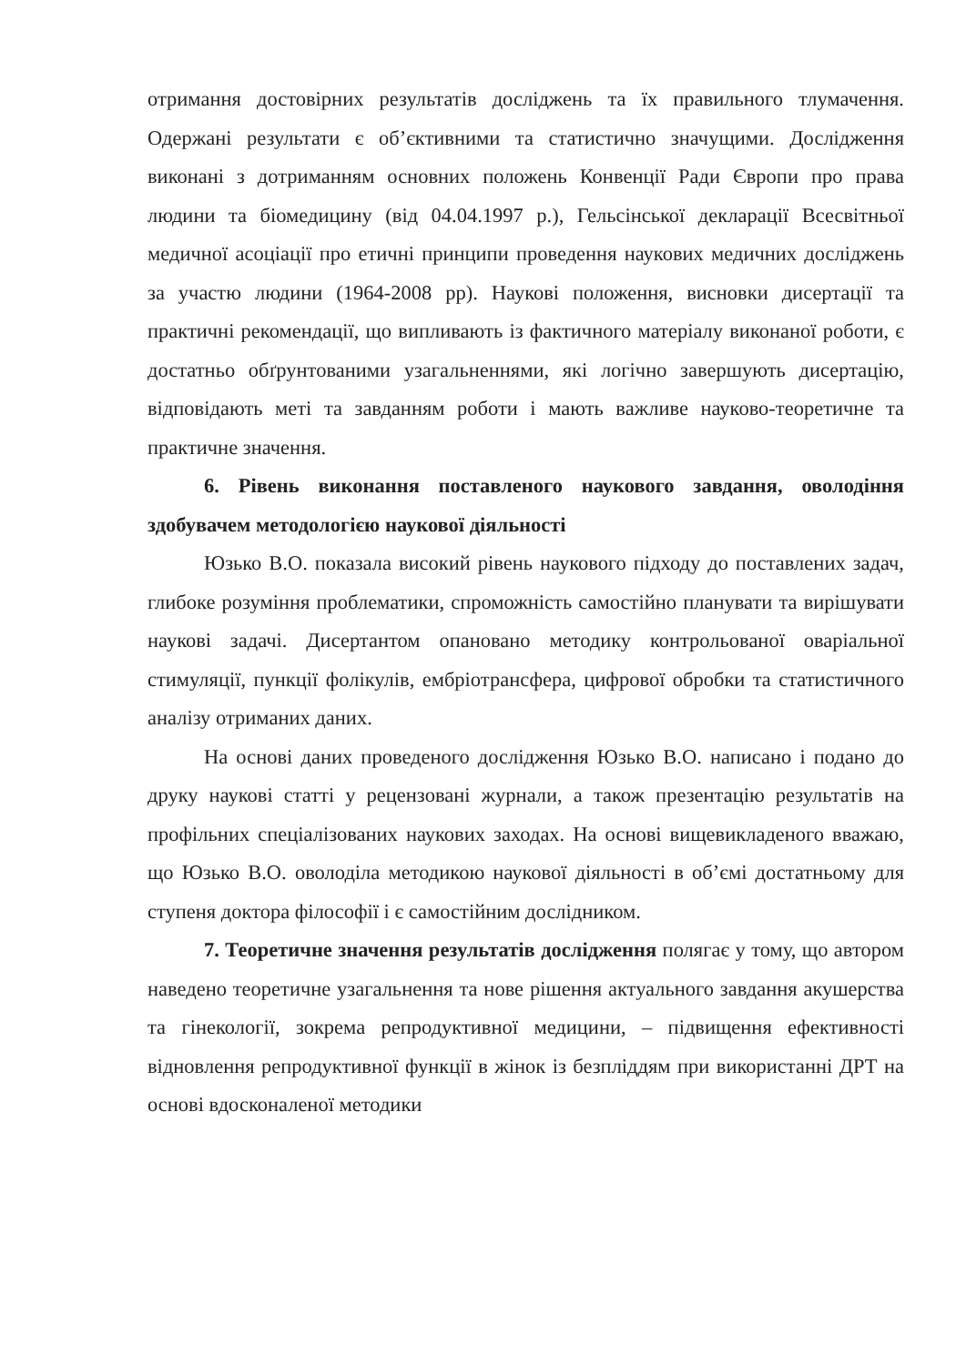отримання достовірних результатів досліджень та їх правильного тлумачення. Одержані результати є об’єктивними та статистично значущими. Дослідження виконані з дотриманням основних положень Конвенції Ради Європи про права людини та біомедицину (від 04.04.1997 р.), Гельсінської декларації Всесвітньої медичної асоціації про етичні принципи проведення наукових медичних досліджень за участю людини (1964-2008 рр). Наукові положення, висновки дисертації та практичні рекомендації, що випливають із фактичного матеріалу виконаної роботи, є достатньо обґрунтованими узагальненнями, які логічно завершують дисертацію, відповідають меті та завданням роботи і мають важливе науково-теоретичне та практичне значення.
6. Рівень виконання поставленого наукового завдання, оволодіння здобувачем методологією наукової діяльності
Юзько В.О. показала високий рівень наукового підходу до поставлених задач, глибоке розуміння проблематики, спроможність самостійно планувати та вирішувати наукові задачі. Дисертантом опановано методику контрольованої оваріальної стимуляції, пункції фолікулів, ембріотрансфера, цифрової обробки та статистичного аналізу отриманих даних.
На основі даних проведеного дослідження Юзько В.О. написано і подано до друку наукові статті у рецензовані журнали, а також презентацію результатів на профільних спеціалізованих наукових заходах. На основі вищевикладеного вважаю, що Юзько В.О. оволоділа методикою наукової діяльності в об’ємі достатньому для ступеня доктора філософії і є самостійним дослідником.
7. Теоретичне значення результатів дослідження полягає у тому, що автором наведено теоретичне узагальнення та нове рішення актуального завдання акушерства та гінекології, зокрема репродуктивної медицини, – підвищення ефективності відновлення репродуктивної функції в жінок із безпліддям при використанні ДРТ на основі вдосконаленої методики